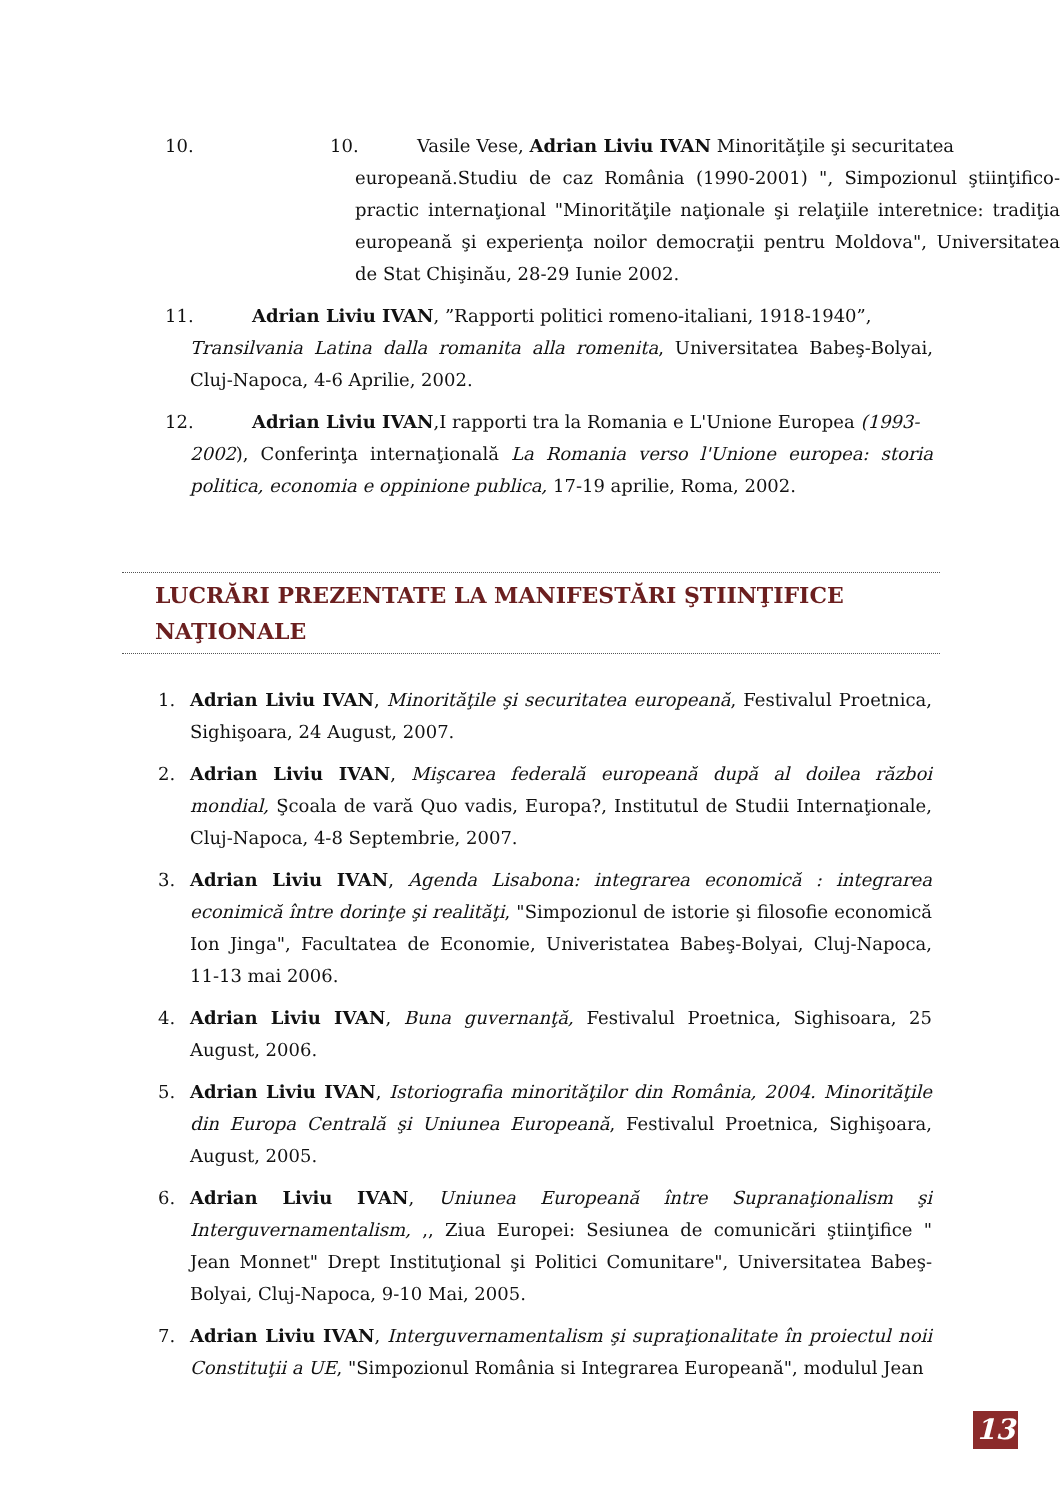10.
10. Vasile Vese, Adrian Liviu IVAN Minorităţile şi securitatea
europeană.Studiu de caz România (1990-2001) ", Simpozionul ştiinţifico-practic internaţional "Minorităţile naţionale şi relaţiile interetnice: tradiţia europeană şi experienţa noilor democraţii pentru Moldova", Universitatea de Stat Chişinău, 28-29 Iunie 2002.
11. Adrian Liviu IVAN, ”Rapporti politici romeno-italiani, 1918-1940”,
Transilvania Latina dalla romanita alla romenita, Universitatea Babeş-Bolyai, Cluj-Napoca, 4-6 Aprilie, 2002.
12. Adrian Liviu IVAN,I rapporti tra la Romania e L'Unione Europea (1993-
2002), Conferinţa internaţională La Romania verso l'Unione europea: storia politica, economia e oppinione publica, 17-19 aprilie, Roma, 2002.
LUCRĂRI PREZENTATE LA MANIFESTĂRI ŞTIINŢIFICE NAŢIONALE
1. Adrian Liviu IVAN, Minorităţile şi securitatea europeană, Festivalul Proetnica, Sighişoara, 24 August, 2007.
2. Adrian Liviu IVAN, Mişcarea federală europeană după al doilea război mondial, Şcoala de vară Quo vadis, Europa?, Institutul de Studii Internaţionale, Cluj-Napoca, 4-8 Septembrie, 2007.
3. Adrian Liviu IVAN, Agenda Lisabona: integrarea economică : integrarea econimică între dorinţe şi realităţi, "Simpozionul de istorie şi filosofie economică Ion Jinga", Facultatea de Economie, Univeristatea Babeş-Bolyai, Cluj-Napoca, 11-13 mai 2006.
4. Adrian Liviu IVAN, Buna guvernanţă, Festivalul Proetnica, Sighisoara, 25 August, 2006.
5. Adrian Liviu IVAN, Istoriografia minorităţilor din România, 2004. Minorităţile din Europa Centrală şi Uniunea Europeană, Festivalul Proetnica, Sighişoara, August, 2005.
6. Adrian Liviu IVAN, Uniunea Europeană între Supranaţionalism şi Interguvernamentalism, ,, Ziua Europei: Sesiunea de comunicări ştiinţifice " Jean Monnet" Drept Instituţional şi Politici Comunitare", Universitatea Babeş-Bolyai, Cluj-Napoca, 9-10 Mai, 2005.
7. Adrian Liviu IVAN, Interguvernamentalism şi supraţionalitate în proiectul noii Constituţii a UE, "Simpozionul România si Integrarea Europeană", modulul Jean
13